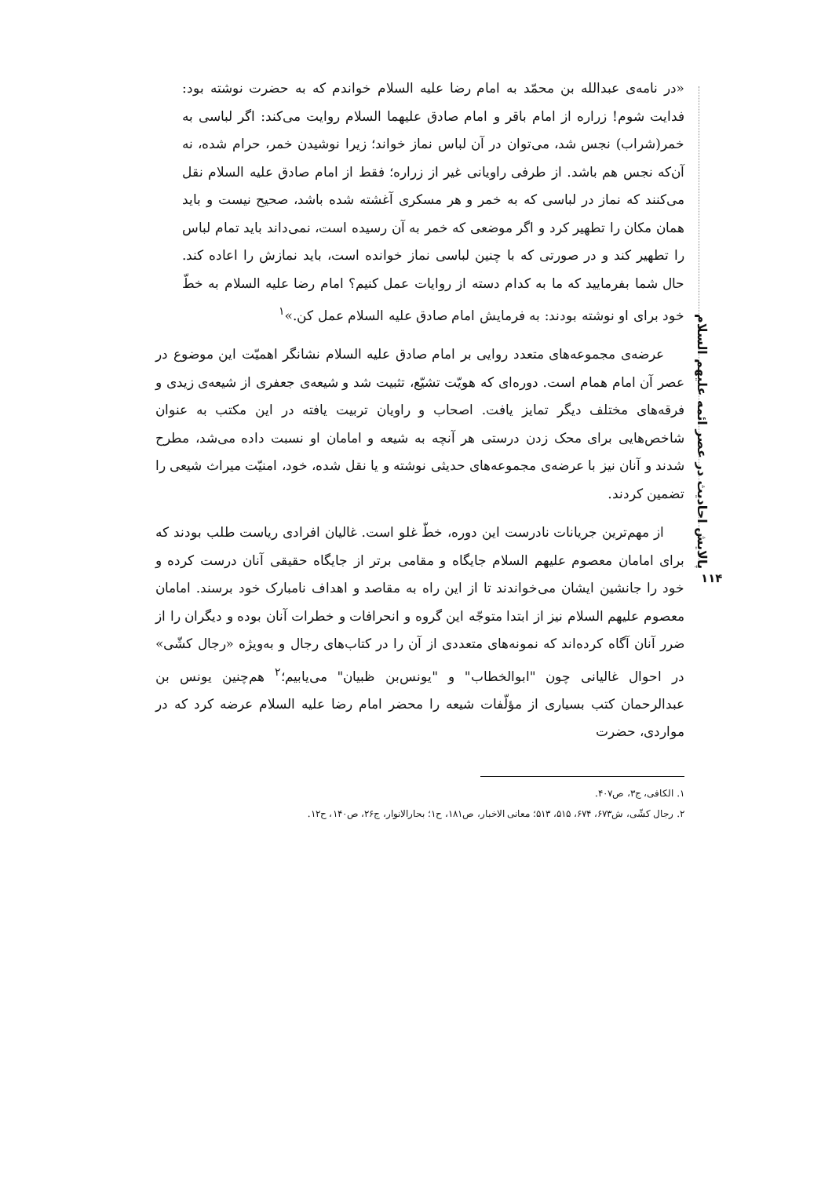پالایش احادیث در عصر ائمه علیهم السلام
۱۱۴
«در نامه‌ی عبدالله بن محمّد به امام رضا علیه السلام خواندم که به حضرت نوشته بود: فدایت شوم! زراره از امام باقر و امام صادق علیهما السلام روایت می‌کند: اگر لباسی به خمر(شراب) نجس شد، می‌توان در آن لباس نماز خواند؛ زیرا نوشیدن خمر، حرام شده، نه آن‌که نجس هم باشد. از طرفی راویانی غیر از زراره؛ فقط از امام صادق علیه السلام نقل می‌کنند که نماز در لباسی که به خمر و هر مسکری آغشته شده باشد، صحیح نیست و باید همان مکان را تطهیر کرد و اگر موضعی که خمر به آن رسیده است، نمی‌داند باید تمام لباس را تطهیر کند و در صورتی که با چنین لباسی نماز خوانده است، باید نمازش را اعاده کند. حال شما بفرمایید که ما به کدام دسته از روایات عمل کنیم؟ امام رضا علیه السلام به خطّ خود برای او نوشته بودند: به فرمایش امام صادق علیه السلام عمل کن.»<sup>۱</sup>
عرضه‌ی مجموعه‌های متعدد روایی بر امام صادق علیه السلام نشانگر اهمیّت این موضوع در عصر آن امام همام است. دوره‌ای که هویّت تشیّع، تثبیت شد و شیعه‌ی جعفری از شیعه‌ی زیدی و فرقه‌های مختلف دیگر تمایز یافت. اصحاب و راویان تربیت یافته در این مکتب به عنوان شاخص‌هایی برای محک زدن درستی هر آنچه به شیعه و امامان او نسبت داده می‌شد، مطرح شدند و آنان نیز با عرضه‌ی مجموعه‌های حدیثی نوشته و یا نقل شده، خود، امنیّت میراث شیعی را تضمین کردند.
از مهم‌ترین جریانات نادرست این دوره، خطّ غلو است. غالیان افرادی ریاست طلب بودند که برای امامان معصوم علیهم السلام جایگاه و مقامی برتر از جایگاه حقیقی آنان درست کرده و خود را جانشین ایشان می‌خواندند تا از این راه به مقاصد و اهداف نامبارک خود برسند. امامان معصوم علیهم السلام نیز از ابتدا متوجّه این گروه و انحرافات و خطرات آنان بوده و دیگران را از ضرر آنان آگاه کرده‌اند که نمونه‌های متعددی از آن را در کتاب‌های رجال و به‌ویژه «رجال کشّی» در احوال غالیانی چون "ابوالخطاب" و "یونس‌بن ظبیان" می‌یابیم؛<sup>۲</sup> هم‌چنین یونس بن عبدالرحمان کتب بسیاری از مؤلّفات شیعه را محضر امام رضا علیه السلام عرضه کرد که در مواردی، حضرت
۱. الکافی، ج۳، ص۴۰۷.
۲. رجال کشّی، ش۶۷۳، ۶۷۴، ۵۱۵، ۵۱۳؛ معانی الاخبار، ص۱۸۱، ح۱؛ بحارالانوار، ج۲۶، ص۱۴۰، ح۱۲.